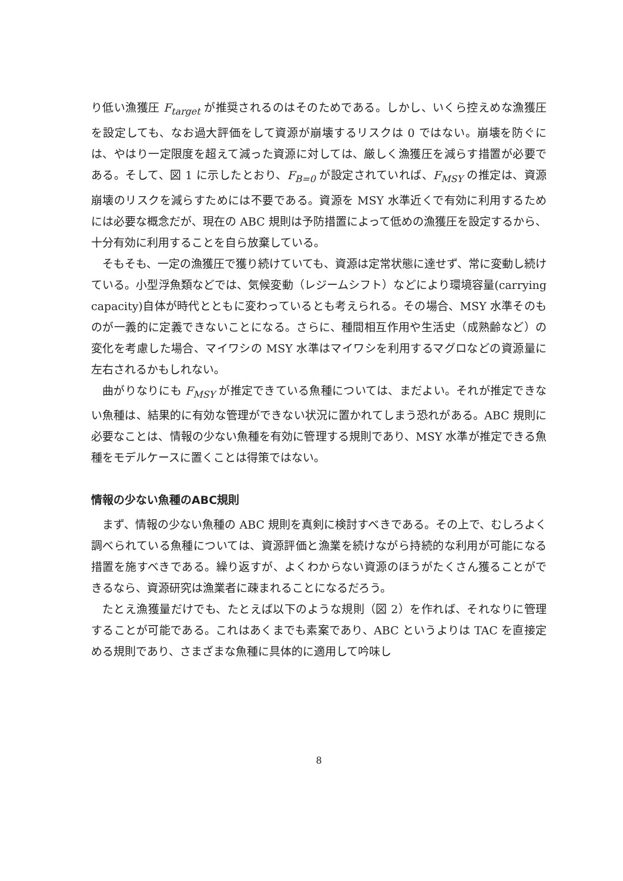り低い漁獲圧 F<sub>target</sub> が推奨されるのはそのためである。しかし、いくら控えめな漁獲圧を設定しても、なお過大評価をして資源が崩壊するリスクは 0 ではない。崩壊を防ぐには、やはり一定限度を超えて減った資源に対しては、厳しく漁獲圧を減らす措置が必要である。そして、図 1 に示したとおり、F<sub>B=0</sub> が設定されていれば、F<sub>MSY</sub> の推定は、資源崩壊のリスクを減らすためには不要である。資源を MSY 水準近くで有効に利用するためには必要な概念だが、現在の ABC 規則は予防措置によって低めの漁獲圧を設定するから、十分有効に利用することを自ら放棄している。
そもそも、一定の漁獲圧で獲り続けていても、資源は定常状態に達せず、常に変動し続けている。小型浮魚類などでは、気候変動（レジームシフト）などにより環境容量(carrying capacity)自体が時代とともに変わっているとも考えられる。その場合、MSY 水準そのものが一義的に定義できないことになる。さらに、種間相互作用や生活史（成熟齢など）の変化を考慮した場合、マイワシの MSY 水準はマイワシを利用するマグロなどの資源量に左右されるかもしれない。
曲がりなりにも F<sub>MSY</sub> が推定できている魚種については、まだよい。それが推定できない魚種は、結果的に有効な管理ができない状況に置かれてしまう恐れがある。ABC 規則に必要なことは、情報の少ない魚種を有効に管理する規則であり、MSY 水準が推定できる魚種をモデルケースに置くことは得策ではない。
情報の少ない魚種のABC規則
まず、情報の少ない魚種の ABC 規則を真剣に検討すべきである。その上で、むしろよく調べられている魚種については、資源評価と漁業を続けながら持続的な利用が可能になる措置を施すべきである。繰り返すが、よくわからない資源のほうがたくさん獲ることができるなら、資源研究は漁業者に疎まれることになるだろう。
たとえ漁獲量だけでも、たとえば以下のような規則（図 2）を作れば、それなりに管理することが可能である。これはあくまでも素案であり、ABC というよりは TAC を直接定める規則であり、さまざまな魚種に具体的に適用して吟味し
8